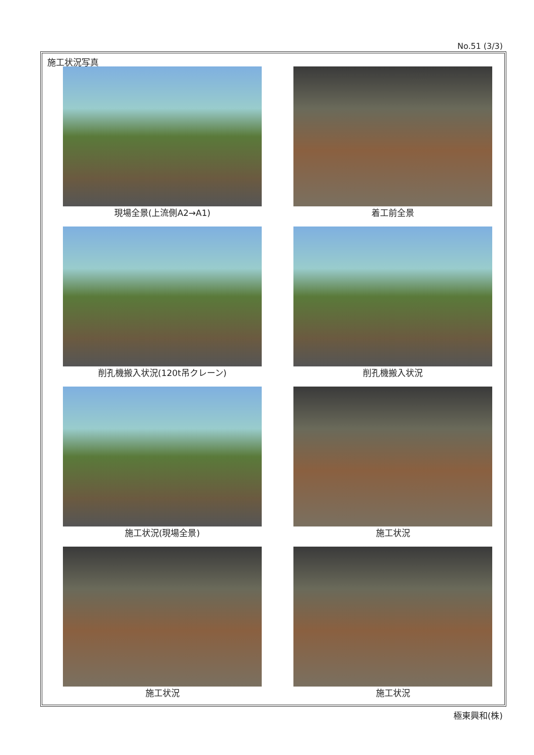No.51 (3/3)
施工状況写真
現場全景(上流側A2→A1)
着工前全景
削孔機搬入状況(120t吊クレーン)
削孔機搬入状況
施工状況(現場全景)
施工状況
施工状況
施工状況
極東興和(株)